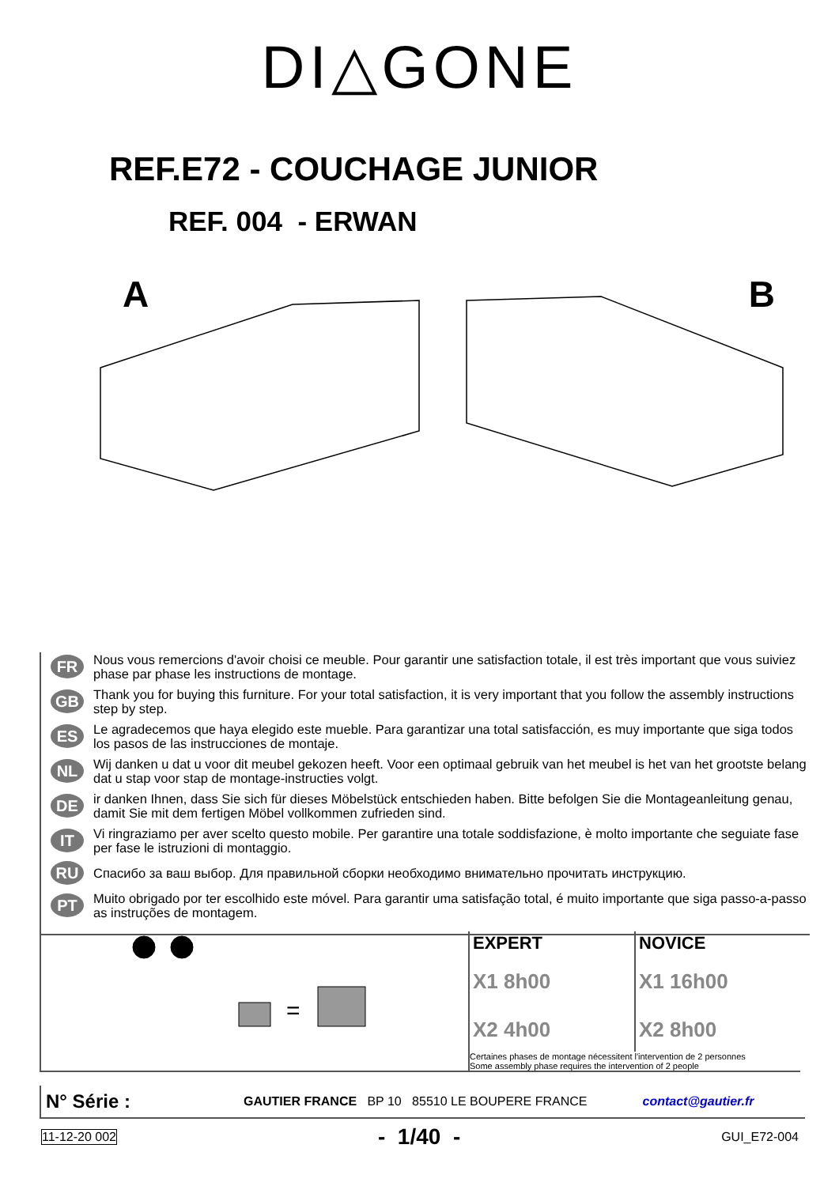DI△GONE
REF.E72 - COUCHAGE JUNIOR
REF. 004 - ERWAN
A B
FR Nous vous remercions d'avoir choisi ce meuble. Pour garantir une satisfaction totale, il est très important que vous suiviez phase par phase les instructions de montage.
GB Thank you for buying this furniture. For your total satisfaction, it is very important that you follow the assembly instructions step by step.
ES Le agradecemos que haya elegido este mueble. Para garantizar una total satisfacción, es muy importante que siga todos los pasos de las instrucciones de montaje.
NL Wij danken u dat u voor dit meubel gekozen heeft. Voor een optimaal gebruik van het meubel is het van het grootste belang dat u stap voor stap de montage-instructies volgt.
DE ir danken Ihnen, dass Sie sich für dieses Möbelstück entschieden haben. Bitte befolgen Sie die Montageanleitung genau, damit Sie mit dem fertigen Möbel vollkommen zufrieden sind.
IT Vi ringraziamo per aver scelto questo mobile. Per garantire una totale soddisfazione, è molto importante che seguiate fase per fase le istruzioni di montaggio.
RU Спасибо за ваш выбор. Для правильной сборки необходимо внимательно прочитать инструкцию.
PT Muito obrigado por ter escolhido este móvel. Para garantir uma satisfação total, é muito importante que siga passo-a-passo as instruções de montagem.
=
EXPERT
X1 8h00
X2 4h00
NOVICE
X1 16h00
X2 8h00
Certaines phases de montage nécessitent l'intervention de 2 personnes
Some assembly phase requires the intervention of 2 people
N° Série : GAUTIER FRANCE BP 10 85510 LE BOUPERE FRANCE contact@gautier.fr
11-12-20 002 - 1/40 - GUI_E72-004